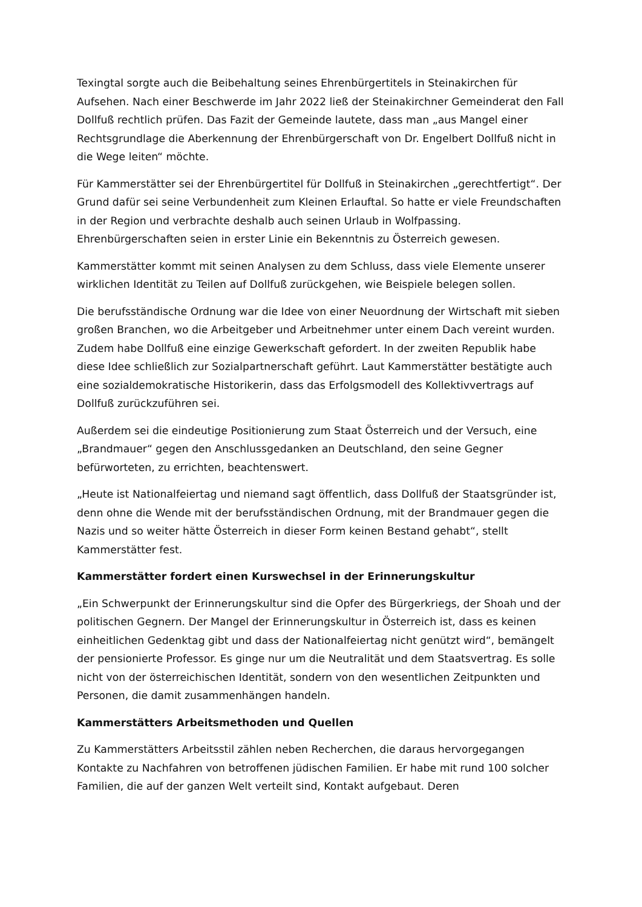Texingtal sorgte auch die Beibehaltung seines Ehrenbürgertitels in Steinakirchen für Aufsehen. Nach einer Beschwerde im Jahr 2022 ließ der Steinakirchner Gemeinderat den Fall Dollfuß rechtlich prüfen. Das Fazit der Gemeinde lautete, dass man „aus Mangel einer Rechtsgrundlage die Aberkennung der Ehrenbürgerschaft von Dr. Engelbert Dollfuß nicht in die Wege leiten“ möchte.
Für Kammerstätter sei der Ehrenbürgertitel für Dollfuß in Steinakirchen „gerechtfertigt“. Der Grund dafür sei seine Verbundenheit zum Kleinen Erlauftal. So hatte er viele Freundschaften in der Region und verbrachte deshalb auch seinen Urlaub in Wolfpassing. Ehrenbürgerschaften seien in erster Linie ein Bekenntnis zu Österreich gewesen.
Kammerstätter kommt mit seinen Analysen zu dem Schluss, dass viele Elemente unserer wirklichen Identität zu Teilen auf Dollfuß zurückgehen, wie Beispiele belegen sollen.
Die berufsständische Ordnung war die Idee von einer Neuordnung der Wirtschaft mit sieben großen Branchen, wo die Arbeitgeber und Arbeitnehmer unter einem Dach vereint wurden. Zudem habe Dollfuß eine einzige Gewerkschaft gefordert. In der zweiten Republik habe diese Idee schließlich zur Sozialpartnerschaft geführt. Laut Kammerstätter bestätigte auch eine sozialdemokratische Historikerin, dass das Erfolgsmodell des Kollektivvertrags auf Dollfuß zurückzuführen sei.
Außerdem sei die eindeutige Positionierung zum Staat Österreich und der Versuch, eine „Brandmauer“ gegen den Anschlussgedanken an Deutschland, den seine Gegner befürworteten, zu errichten, beachtenswert.
„Heute ist Nationalfeiertag und niemand sagt öffentlich, dass Dollfuß der Staatsgründer ist, denn ohne die Wende mit der berufsständischen Ordnung, mit der Brandmauer gegen die Nazis und so weiter hätte Österreich in dieser Form keinen Bestand gehabt“, stellt Kammerstätter fest.
Kammerstätter fordert einen Kurswechsel in der Erinnerungskultur
„Ein Schwerpunkt der Erinnerungskultur sind die Opfer des Bürgerkriegs, der Shoah und der politischen Gegnern. Der Mangel der Erinnerungskultur in Österreich ist, dass es keinen einheitlichen Gedenktag gibt und dass der Nationalfeiertag nicht genützt wird“, bemängelt der pensionierte Professor. Es ginge nur um die Neutralität und dem Staatsvertrag. Es solle nicht von der österreichischen Identität, sondern von den wesentlichen Zeitpunkten und Personen, die damit zusammenhängen handeln.
Kammerstätters Arbeitsmethoden und Quellen
Zu Kammerstätters Arbeitsstil zählen neben Recherchen, die daraus hervorgegangen Kontakte zu Nachfahren von betroffenen jüdischen Familien. Er habe mit rund 100 solcher Familien, die auf der ganzen Welt verteilt sind, Kontakt aufgebaut. Deren